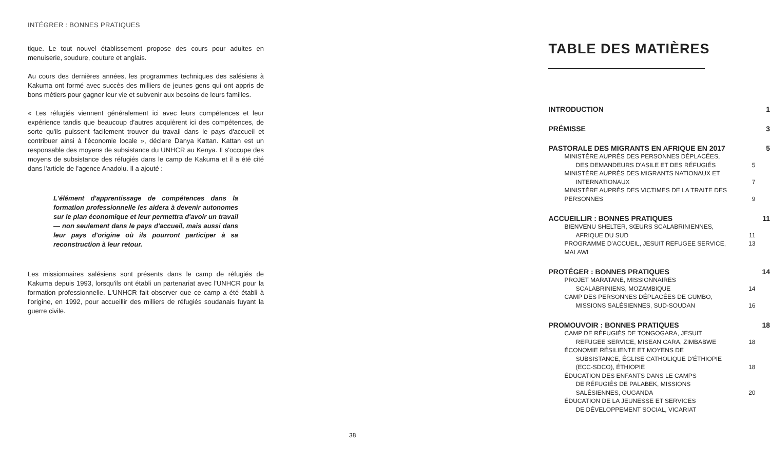INTÉGRER : BONNES PRATIQUES
tique. Le tout nouvel établissement propose des cours pour adultes en menuiserie, soudure, couture et anglais.
Au cours des dernières années, les programmes techniques des salésiens à Kakuma ont formé avec succès des milliers de jeunes gens qui ont appris de bons métiers pour gagner leur vie et subvenir aux besoins de leurs familles.
« Les réfugiés viennent généralement ici avec leurs compétences et leur expérience tandis que beaucoup d'autres acquièrent ici des compétences, de sorte qu'ils puissent facilement trouver du travail dans le pays d'accueil et contribuer ainsi à l'économie locale », déclare Danya Kattan. Kattan est un responsable des moyens de subsistance du UNHCR au Kenya. Il s'occupe des moyens de subsistance des réfugiés dans le camp de Kakuma et il a été cité dans l'article de l'agence Anadolu. Il a ajouté :
L'élément d'apprentissage de compétences dans la formation professionnelle les aidera à devenir autonomes sur le plan économique et leur permettra d'avoir un travail — non seulement dans le pays d'accueil, mais aussi dans leur pays d'origine où ils pourront participer à sa reconstruction à leur retour.
Les missionnaires salésiens sont présents dans le camp de réfugiés de Kakuma depuis 1993, lorsqu'ils ont établi un partenariat avec l'UNHCR pour la formation professionnelle. L'UNHCR fait observer que ce camp a été établi à l'origine, en 1992, pour accueillir des milliers de réfugiés soudanais fuyant la guerre civile.
38
TABLE DES MATIÈRES
INTRODUCTION 1
PRÉMISSE 3
PASTORALE DES MIGRANTS EN AFRIQUE EN 2017 5
MINISTÈRE AUPRÈS DES PERSONNES DÉPLACÉES,
DES DEMANDEURS D'ASILE ET DES RÉFUGIÉS
5
MINISTÈRE AUPRÈS DES MIGRANTS NATIONAUX ET
INTERNATIONAUX
7
MINISTÈRE AUPRÈS DES VICTIMES DE LA TRAITE DES
PERSONNES
9
ACCUEILLIR : BONNES PRATIQUES 11
BIENVENU SHELTER, SŒURS SCALABRINIENNES,
AFRIQUE DU SUD
11
PROGRAMME D'ACCUEIL, JESUIT REFUGEE SERVICE, MALAWI 13
PROTÉGER : BONNES PRATIQUES 14
PROJET MARATANE, MISSIONNAIRES
SCALABRINIENS, MOZAMBIQUE
14
CAMP DES PERSONNES DÉPLACÉES DE GUMBO,
MISSIONS SALÉSIENNES, SUD-SOUDAN
16
PROMOUVOIR : BONNES PRATIQUES 18
CAMP DE RÉFUGIÉS DE TONGOGARA, JESUIT
REFUGEE SERVICE, MISEAN CARA, ZIMBABWE
18
ÉCONOMIE RÉSILIENTE ET MOYENS DE
SUBSISTANCE, ÉGLISE CATHOLIQUE D'ÉTHIOPIE
(ECC-SDCO), ÉTHIOPIE
18
ÉDUCATION DES ENFANTS DANS LE CAMPS
DE RÉFUGIÉS DE PALABEK, MISSIONS
SALÉSIENNES, OUGANDA
20
ÉDUCATION DE LA JEUNESSE ET SERVICES
DE DÉVELOPPEMENT SOCIAL, VICARIAT